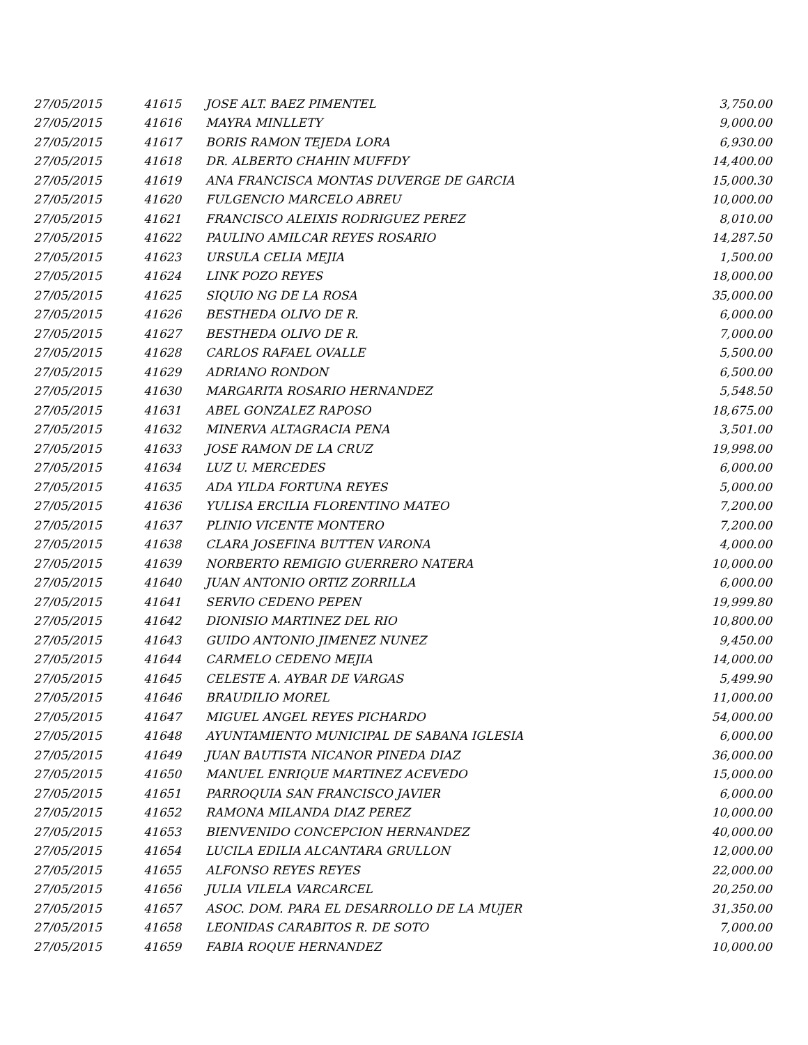| 27/05/2015 | 41615 | JOSE ALT. BAEZ PIMENTEL | 3,750.00 |
| 27/05/2015 | 41616 | MAYRA MINLLETY | 9,000.00 |
| 27/05/2015 | 41617 | BORIS RAMON TEJEDA LORA | 6,930.00 |
| 27/05/2015 | 41618 | DR. ALBERTO CHAHIN MUFFDY | 14,400.00 |
| 27/05/2015 | 41619 | ANA FRANCISCA MONTAS DUVERGE DE GARCIA | 15,000.30 |
| 27/05/2015 | 41620 | FULGENCIO MARCELO ABREU | 10,000.00 |
| 27/05/2015 | 41621 | FRANCISCO ALEIXIS RODRIGUEZ PEREZ | 8,010.00 |
| 27/05/2015 | 41622 | PAULINO AMILCAR REYES ROSARIO | 14,287.50 |
| 27/05/2015 | 41623 | URSULA CELIA MEJIA | 1,500.00 |
| 27/05/2015 | 41624 | LINK POZO REYES | 18,000.00 |
| 27/05/2015 | 41625 | SIQUIO NG DE LA ROSA | 35,000.00 |
| 27/05/2015 | 41626 | BESTHEDA OLIVO DE R. | 6,000.00 |
| 27/05/2015 | 41627 | BESTHEDA OLIVO DE R. | 7,000.00 |
| 27/05/2015 | 41628 | CARLOS RAFAEL OVALLE | 5,500.00 |
| 27/05/2015 | 41629 | ADRIANO RONDON | 6,500.00 |
| 27/05/2015 | 41630 | MARGARITA ROSARIO HERNANDEZ | 5,548.50 |
| 27/05/2015 | 41631 | ABEL GONZALEZ RAPOSO | 18,675.00 |
| 27/05/2015 | 41632 | MINERVA ALTAGRACIA PENA | 3,501.00 |
| 27/05/2015 | 41633 | JOSE RAMON DE LA CRUZ | 19,998.00 |
| 27/05/2015 | 41634 | LUZ U. MERCEDES | 6,000.00 |
| 27/05/2015 | 41635 | ADA YILDA FORTUNA REYES | 5,000.00 |
| 27/05/2015 | 41636 | YULISA ERCILIA FLORENTINO MATEO | 7,200.00 |
| 27/05/2015 | 41637 | PLINIO VICENTE MONTERO | 7,200.00 |
| 27/05/2015 | 41638 | CLARA JOSEFINA BUTTEN VARONA | 4,000.00 |
| 27/05/2015 | 41639 | NORBERTO REMIGIO GUERRERO NATERA | 10,000.00 |
| 27/05/2015 | 41640 | JUAN ANTONIO ORTIZ ZORRILLA | 6,000.00 |
| 27/05/2015 | 41641 | SERVIO CEDENO PEPEN | 19,999.80 |
| 27/05/2015 | 41642 | DIONISIO MARTINEZ DEL RIO | 10,800.00 |
| 27/05/2015 | 41643 | GUIDO ANTONIO JIMENEZ NUNEZ | 9,450.00 |
| 27/05/2015 | 41644 | CARMELO CEDENO MEJIA | 14,000.00 |
| 27/05/2015 | 41645 | CELESTE A. AYBAR DE VARGAS | 5,499.90 |
| 27/05/2015 | 41646 | BRAUDILIO MOREL | 11,000.00 |
| 27/05/2015 | 41647 | MIGUEL ANGEL REYES PICHARDO | 54,000.00 |
| 27/05/2015 | 41648 | AYUNTAMIENTO MUNICIPAL DE SABANA IGLESIA | 6,000.00 |
| 27/05/2015 | 41649 | JUAN BAUTISTA NICANOR PINEDA DIAZ | 36,000.00 |
| 27/05/2015 | 41650 | MANUEL ENRIQUE MARTINEZ ACEVEDO | 15,000.00 |
| 27/05/2015 | 41651 | PARROQUIA SAN FRANCISCO JAVIER | 6,000.00 |
| 27/05/2015 | 41652 | RAMONA MILANDA DIAZ PEREZ | 10,000.00 |
| 27/05/2015 | 41653 | BIENVENIDO CONCEPCION HERNANDEZ | 40,000.00 |
| 27/05/2015 | 41654 | LUCILA EDILIA ALCANTARA GRULLON | 12,000.00 |
| 27/05/2015 | 41655 | ALFONSO REYES REYES | 22,000.00 |
| 27/05/2015 | 41656 | JULIA VILELA VARCARCEL | 20,250.00 |
| 27/05/2015 | 41657 | ASOC. DOM. PARA EL DESARROLLO DE LA MUJER | 31,350.00 |
| 27/05/2015 | 41658 | LEONIDAS CARABITOS R. DE SOTO | 7,000.00 |
| 27/05/2015 | 41659 | FABIA ROQUE HERNANDEZ | 10,000.00 |